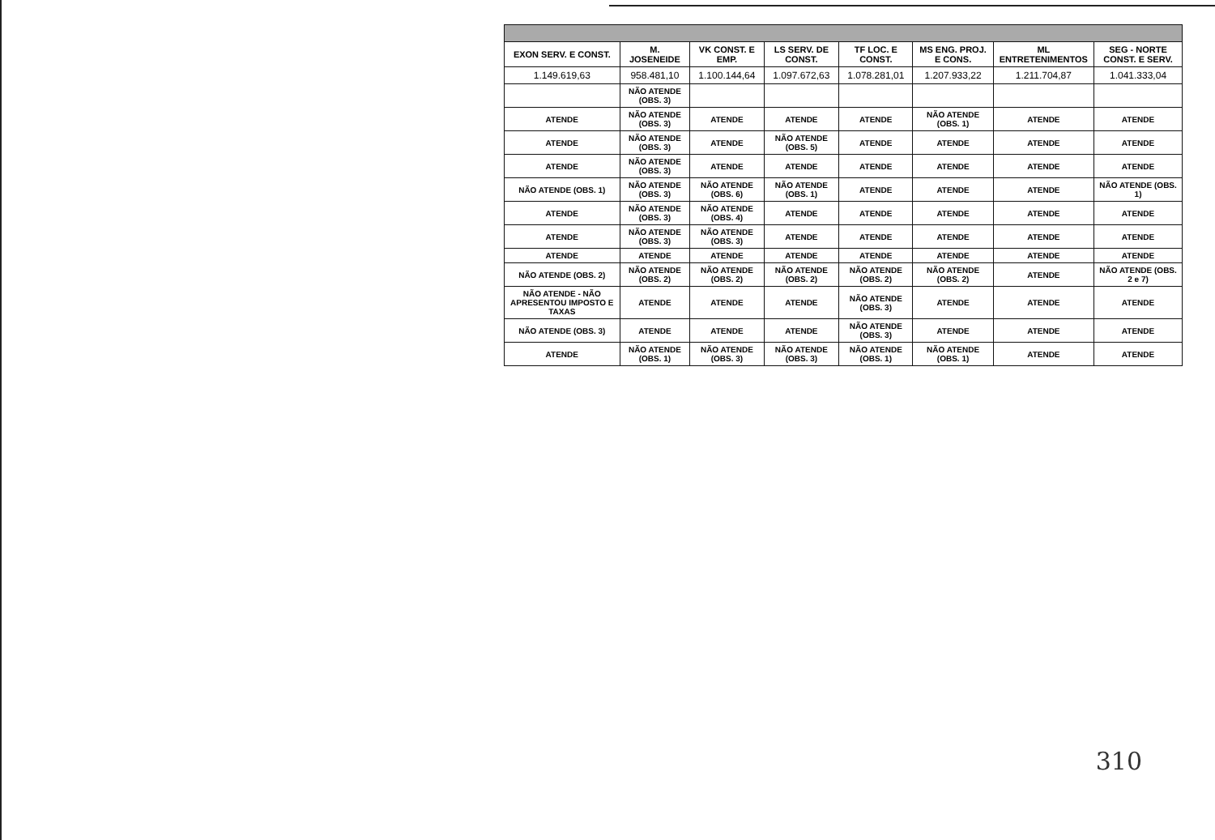| EXON SERV. E CONST. | M. JOSENEIDE | VK CONST. E EMP. | LS SERV. DE CONST. | TF LOC. E CONST. | MS ENG. PROJ. E CONS. | ML ENTRETENIMENTOS | SEG - NORTE CONST. E SERV. |
| --- | --- | --- | --- | --- | --- | --- | --- |
| 1.149.619,63 | 958.481,10 | 1.100.144,64 | 1.097.672,63 | 1.078.281,01 | 1.207.933,22 | 1.211.704,87 | 1.041.333,04 |
| | NÃO ATENDE (OBS. 3) | | | | | | |
| ATENDE | NÃO ATENDE (OBS. 3) | ATENDE | ATENDE | ATENDE | NÃO ATENDE (OBS. 1) | ATENDE | ATENDE |
| ATENDE | NÃO ATENDE (OBS. 3) | ATENDE | NÃO ATENDE (OBS. 5) | ATENDE | ATENDE | ATENDE | ATENDE |
| ATENDE | NÃO ATENDE (OBS. 3) | ATENDE | ATENDE | ATENDE | ATENDE | ATENDE | ATENDE |
| NÃO ATENDE (OBS. 1) | NÃO ATENDE (OBS. 3) | NÃO ATENDE (OBS. 6) | NÃO ATENDE (OBS. 1) | ATENDE | ATENDE | ATENDE | NÃO ATENDE (OBS. 1) |
| ATENDE | NÃO ATENDE (OBS. 3) | NÃO ATENDE (OBS. 4) | ATENDE | ATENDE | ATENDE | ATENDE | ATENDE |
| ATENDE | NÃO ATENDE (OBS. 3) | NÃO ATENDE (OBS. 3) | ATENDE | ATENDE | ATENDE | ATENDE | ATENDE |
| ATENDE | ATENDE | ATENDE | ATENDE | ATENDE | ATENDE | ATENDE | ATENDE |
| NÃO ATENDE (OBS. 2) | NÃO ATENDE (OBS. 2) | NÃO ATENDE (OBS. 2) | NÃO ATENDE (OBS. 2) | NÃO ATENDE (OBS. 2) | NÃO ATENDE (OBS. 2) | ATENDE | NÃO ATENDE (OBS. 2 e 7) |
| NÃO ATENDE - NÃO APRESENTOU IMPOSTO E TAXAS | ATENDE | ATENDE | ATENDE | NÃO ATENDE (OBS. 3) | ATENDE | ATENDE | ATENDE |
| NÃO ATENDE (OBS. 3) | ATENDE | ATENDE | ATENDE | NÃO ATENDE (OBS. 3) | ATENDE | ATENDE | ATENDE |
| ATENDE | NÃO ATENDE (OBS. 1) | NÃO ATENDE (OBS. 3) | NÃO ATENDE (OBS. 3) | NÃO ATENDE (OBS. 1) | NÃO ATENDE (OBS. 1) | ATENDE | ATENDE |
310